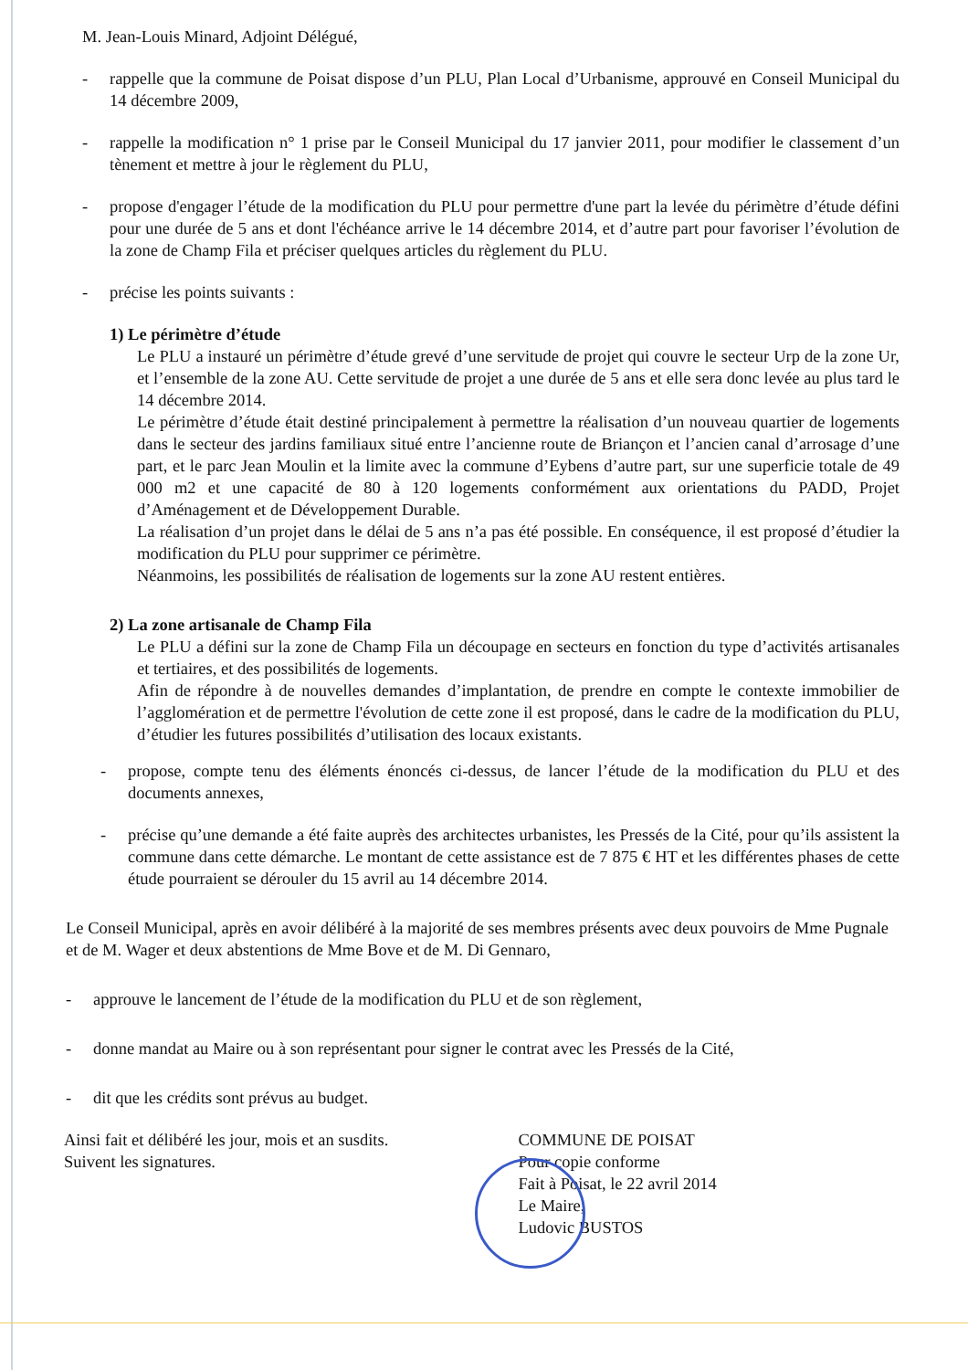M. Jean-Louis Minard, Adjoint Délégué,
- rappelle que la commune de Poisat dispose d’un PLU, Plan Local d’Urbanisme, approuvé en Conseil Municipal du 14 décembre 2009,
- rappelle la modification n° 1 prise par le Conseil Municipal du 17 janvier 2011, pour modifier le classement d’un tènement et mettre à jour le règlement du PLU,
- propose d'engager l’étude de la modification du PLU pour permettre d'une part la levée du périmètre d’étude défini pour une durée de 5 ans et dont l'échéance arrive le 14 décembre 2014, et d’autre part pour favoriser l’évolution de la zone de Champ Fila et préciser quelques articles du règlement du PLU.
- précise les points suivants :
1) Le périmètre d’étude
Le PLU a instauré un périmètre d’étude grevé d’une servitude de projet qui couvre le secteur Urp de la zone Ur, et l’ensemble de la zone AU. Cette servitude de projet a une durée de 5 ans et elle sera donc levée au plus tard le 14 décembre 2014.
Le périmètre d’étude était destiné principalement à permettre la réalisation d’un nouveau quartier de logements dans le secteur des jardins familiaux situé entre l’ancienne route de Briançon et l’ancien canal d’arrosage d’une part, et le parc Jean Moulin et la limite avec la commune d’Eybens d’autre part, sur une superficie totale de 49 000 m2 et une capacité de 80 à 120 logements conformément aux orientations du PADD, Projet d’Aménagement et de Développement Durable.
La réalisation d’un projet dans le délai de 5 ans n’a pas été possible. En conséquence, il est proposé d’étudier la modification du PLU pour supprimer ce périmètre.
Néanmoins, les possibilités de réalisation de logements sur la zone AU restent entières.
2) La zone artisanale de Champ Fila
Le PLU a défini sur la zone de Champ Fila un découpage en secteurs en fonction du type d’activités artisanales et tertiaires, et des possibilités de logements.
Afin de répondre à de nouvelles demandes d’implantation, de prendre en compte le contexte immobilier de l’agglomération et de permettre l'évolution de cette zone il est proposé, dans le cadre de la modification du PLU, d’étudier les futures possibilités d’utilisation des locaux existants.
- propose, compte tenu des éléments énoncés ci-dessus, de lancer l’étude de la modification du PLU et des documents annexes,
- précise qu’une demande a été faite auprès des architectes urbanistes, les Pressés de la Cité, pour qu’ils assistent la commune dans cette démarche. Le montant de cette assistance est de 7 875 € HT et les différentes phases de cette étude pourraient se dérouler du 15 avril au 14 décembre 2014.
Le Conseil Municipal, après en avoir délibéré à la majorité de ses membres présents avec deux pouvoirs de Mme Pugnale et de M. Wager et deux abstentions de Mme Bove et de M. Di Gennaro,
- approuve le lancement de l’étude de la modification du PLU et de son règlement,
- donne mandat au Maire ou à son représentant pour signer le contrat avec les Pressés de la Cité,
- dit que les crédits sont prévus au budget.
Ainsi fait et délibéré les jour, mois et an susdits.
Suivent les signatures.
COMMUNE DE POISAT
Pour copie conforme
Fait à Poisat, le 22 avril 2014
Le Maire,
Ludovic BUSTOS